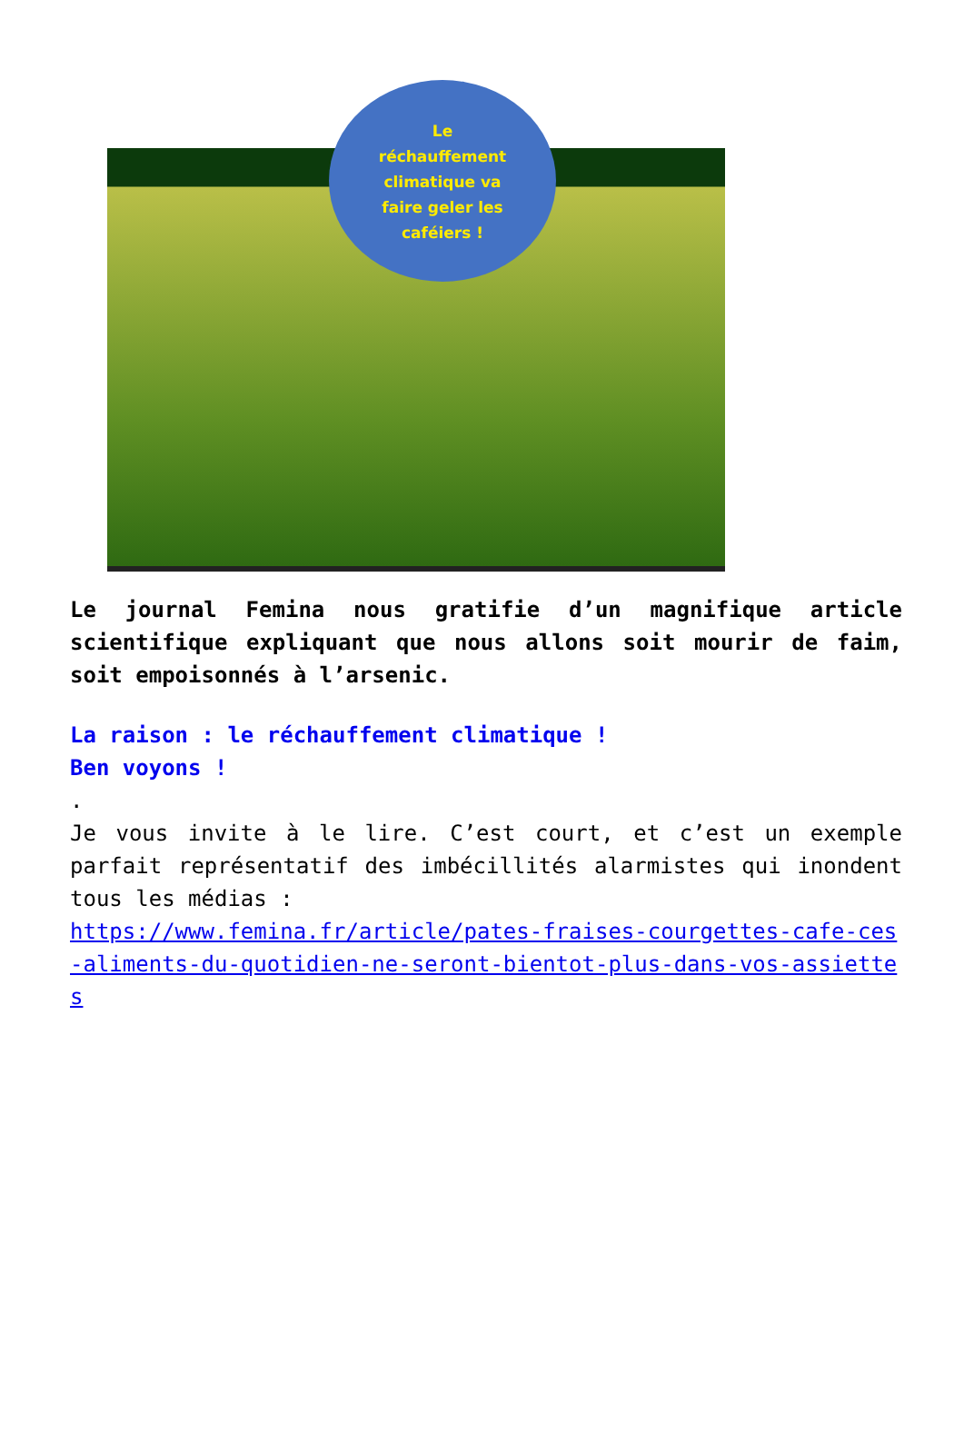Le
réchauffement
climatique va
faire geler les
caféiers !
Le journal Femina nous gratifie d’un magnifique article scientifique expliquant que nous allons soit mourir de faim, soit empoisonnés à l’arsenic.
La raison : le réchauffement climatique !
Ben voyons !
.
Je vous invite à le lire. C’est court, et c’est un exemple parfait représentatif des imbécillités alarmistes qui inondent tous les médias :
https://www.femina.fr/article/pates-fraises-courgettes-cafe-ces-aliments-du-quotidien-ne-seront-bientot-plus-dans-vos-assiettes